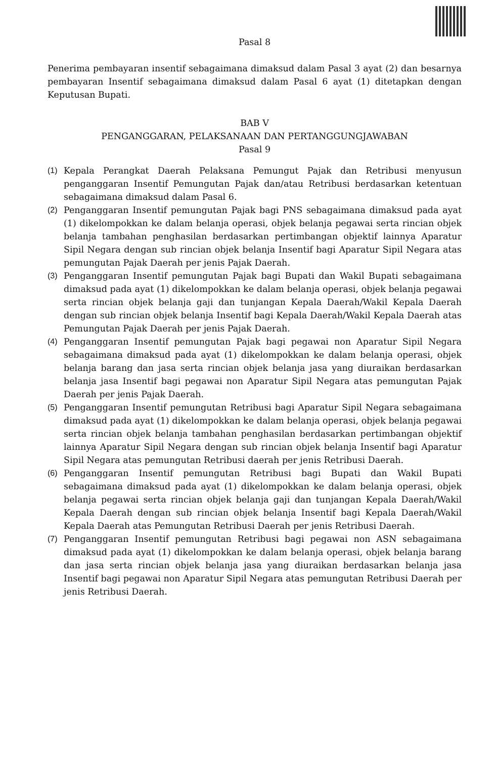Pasal 8
Penerima pembayaran insentif sebagaimana dimaksud dalam Pasal 3 ayat (2) dan besarnya pembayaran Insentif sebagaimana dimaksud dalam Pasal 6 ayat (1) ditetapkan dengan Keputusan Bupati.
BAB V
PENGANGGARAN, PELAKSANAAN DAN PERTANGGUNGJAWABAN
Pasal 9
(1) Kepala Perangkat Daerah Pelaksana Pemungut Pajak dan Retribusi menyusun penganggaran Insentif Pemungutan Pajak dan/atau Retribusi berdasarkan ketentuan sebagaimana dimaksud dalam Pasal 6.
(2) Penganggaran Insentif pemungutan Pajak bagi PNS sebagaimana dimaksud pada ayat (1) dikelompokkan ke dalam belanja operasi, objek belanja pegawai serta rincian objek belanja tambahan penghasilan berdasarkan pertimbangan objektif lainnya Aparatur Sipil Negara dengan sub rincian objek belanja Insentif bagi Aparatur Sipil Negara atas pemungutan Pajak Daerah per jenis Pajak Daerah.
(3) Penganggaran Insentif pemungutan Pajak bagi Bupati dan Wakil Bupati sebagaimana dimaksud pada ayat (1) dikelompokkan ke dalam belanja operasi, objek belanja pegawai serta rincian objek belanja gaji dan tunjangan Kepala Daerah/Wakil Kepala Daerah dengan sub rincian objek belanja Insentif bagi Kepala Daerah/Wakil Kepala Daerah atas Pemungutan Pajak Daerah per jenis Pajak Daerah.
(4) Penganggaran Insentif pemungutan Pajak bagi pegawai non Aparatur Sipil Negara sebagaimana dimaksud pada ayat (1) dikelompokkan ke dalam belanja operasi, objek belanja barang dan jasa serta rincian objek belanja jasa yang diuraikan berdasarkan belanja jasa Insentif bagi pegawai non Aparatur Sipil Negara atas pemungutan Pajak Daerah per jenis Pajak Daerah.
(5) Penganggaran Insentif pemungutan Retribusi bagi Aparatur Sipil Negara sebagaimana dimaksud pada ayat (1) dikelompokkan ke dalam belanja operasi, objek belanja pegawai serta rincian objek belanja tambahan penghasilan berdasarkan pertimbangan objektif lainnya Aparatur Sipil Negara dengan sub rincian objek belanja Insentif bagi Aparatur Sipil Negara atas pemungutan Retribusi daerah per jenis Retribusi Daerah.
(6) Penganggaran Insentif pemungutan Retribusi bagi Bupati dan Wakil Bupati sebagaimana dimaksud pada ayat (1) dikelompokkan ke dalam belanja operasi, objek belanja pegawai serta rincian objek belanja gaji dan tunjangan Kepala Daerah/Wakil Kepala Daerah dengan sub rincian objek belanja Insentif bagi Kepala Daerah/Wakil Kepala Daerah atas Pemungutan Retribusi Daerah per jenis Retribusi Daerah.
(7) Penganggaran Insentif pemungutan Retribusi bagi pegawai non ASN sebagaimana dimaksud pada ayat (1) dikelompokkan ke dalam belanja operasi, objek belanja barang dan jasa serta rincian objek belanja jasa yang diuraikan berdasarkan belanja jasa Insentif bagi pegawai non Aparatur Sipil Negara atas pemungutan Retribusi Daerah per jenis Retribusi Daerah.